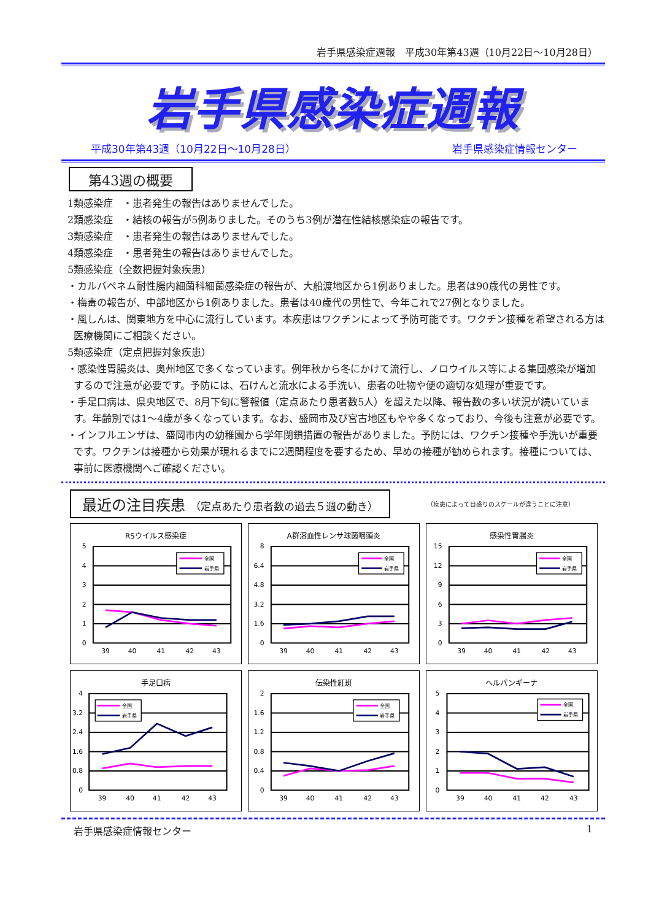岩手県感染症週報　平成30年第43週（10月22日～10月28日）
岩手県感染症週報
平成30年第43週（10月22日～10月28日） 岩手県感染症情報センター
第43週の概要
1類感染症　・患者発生の報告はありませんでした。
2類感染症　・結核の報告が5例ありました。そのうち3例が潜在性結核感染症の報告です。
3類感染症　・患者発生の報告はありませんでした。
4類感染症　・患者発生の報告はありませんでした。
5類感染症（全数把握対象疾患）
・カルバペネム耐性腸内細菌科細菌感染症の報告が、大船渡地区から1例ありました。患者は90歳代の男性です。
・梅毒の報告が、中部地区から1例ありました。患者は40歳代の男性で、今年これで27例となりました。
・風しんは、関東地方を中心に流行しています。本疾患はワクチンによって予防可能です。ワクチン接種を希望される方は医療機関にご相談ください。
5類感染症（定点把握対象疾患）
・感染性胃腸炎は、奥州地区で多くなっています。例年秋から冬にかけて流行し、ノロウイルス等による集団感染が増加するので注意が必要です。予防には、石けんと流水による手洗い、患者の吐物や便の適切な処理が重要です。
・手足口病は、県央地区で、8月下旬に警報値（定点あたり患者数5人）を超えた以降、報告数の多い状況が続いています。年齢別では1～4歳が多くなっています。なお、盛岡市及び宮古地区もやや多くなっており、今後も注意が必要です。
・インフルエンザは、盛岡市内の幼稚園から学年閉鎖措置の報告がありました。予防には、ワクチン接種や手洗いが重要です。ワクチンは接種から効果が現れるまでに2週間程度を要するため、早めの接種が勧められます。接種については、事前に医療機関へご確認ください。
最近の注目疾患 （定点あたり患者数の過去５週の動き）
（疾患によって目盛りのスケールが違うことに注意）
RSウイルス感染症
5
4
3
2
1
0
39
40
41
42
43
全国
岩手県
A群溶血性レンサ球菌咽頭炎
8
6.4
4.8
3.2
1.6
0
39
40
41
42
43
全国
岩手県
感染性胃腸炎
15
12
9
6
3
0
39
40
41
42
43
全国
岩手県
手足口病
4
3.2
2.4
1.6
0.8
0
39
40
41
42
43
全国
岩手県
伝染性紅斑
2
1.6
1.2
0.8
0.4
0
39
40
41
42
43
全国
岩手県
ヘルパンギーナ
5
4
3
2
1
0
39
40
41
42
43
全国
岩手県
岩手県感染症情報センター 1